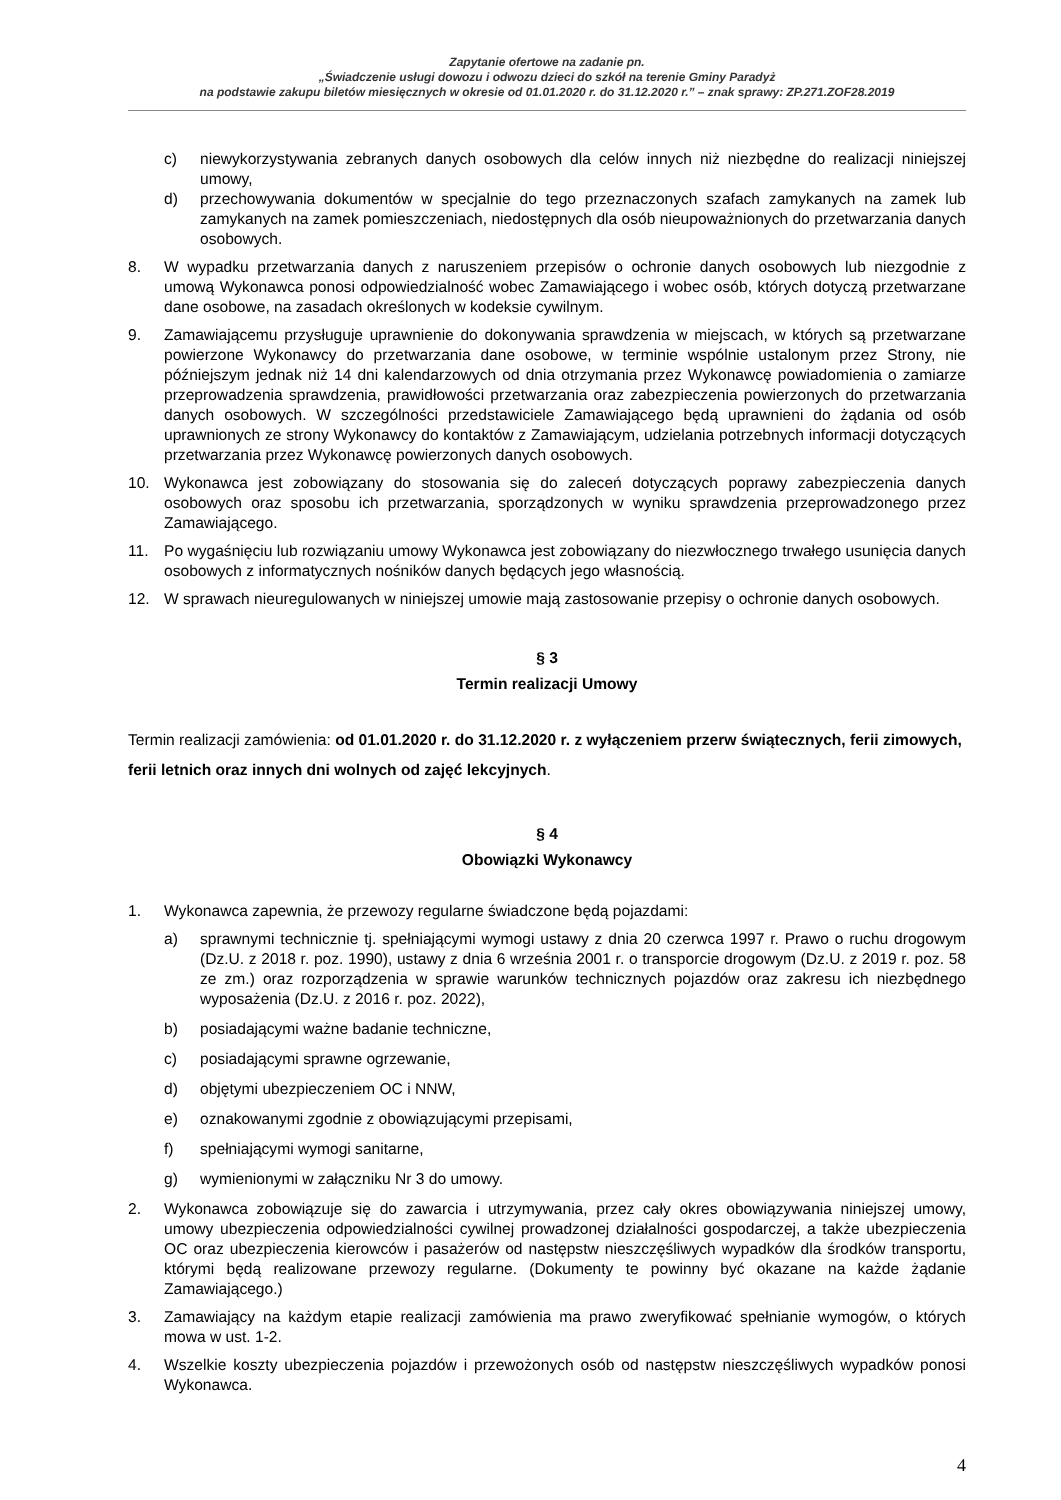Zapytanie ofertowe na zadanie pn.
„Świadczenie usługi dowozu i odwozu dzieci do szkół na terenie Gminy Paradyż
na podstawie zakupu biletów miesięcznych w okresie od 01.01.2020 r. do 31.12.2020 r.” – znak sprawy: ZP.271.ZOF28.2019
c) niewykorzystywania zebranych danych osobowych dla celów innych niż niezbędne do realizacji niniejszej umowy,
d) przechowywania dokumentów w specjalnie do tego przeznaczonych szafach zamykanych na zamek lub zamykanych na zamek pomieszczeniach, niedostępnych dla osób nieupoważnionych do przetwarzania danych osobowych.
8. W wypadku przetwarzania danych z naruszeniem przepisów o ochronie danych osobowych lub niezgodnie z umową Wykonawca ponosi odpowiedzialność wobec Zamawiającego i wobec osób, których dotyczą przetwarzane dane osobowe, na zasadach określonych w kodeksie cywilnym.
9. Zamawiającemu przysługuje uprawnienie do dokonywania sprawdzenia w miejscach, w których są przetwarzane powierzone Wykonawcy do przetwarzania dane osobowe, w terminie wspólnie ustalonym przez Strony, nie późniejszym jednak niż 14 dni kalendarzowych od dnia otrzymania przez Wykonawcę powiadomienia o zamiarze przeprowadzenia sprawdzenia, prawidłowości przetwarzania oraz zabezpieczenia powierzonych do przetwarzania danych osobowych. W szczególności przedstawiciele Zamawiającego będą uprawnieni do żądania od osób uprawnionych ze strony Wykonawcy do kontaktów z Zamawiającym, udzielania potrzebnych informacji dotyczących przetwarzania przez Wykonawcę powierzonych danych osobowych.
10. Wykonawca jest zobowiązany do stosowania się do zaleceń dotyczących poprawy zabezpieczenia danych osobowych oraz sposobu ich przetwarzania, sporządzonych w wyniku sprawdzenia przeprowadzonego przez Zamawiającego.
11. Po wygaśnięciu lub rozwiązaniu umowy Wykonawca jest zobowiązany do niezwłocznego trwałego usunięcia danych osobowych z informatycznych nośników danych będących jego własnością.
12. W sprawach nieuregulowanych w niniejszej umowie mają zastosowanie przepisy o ochronie danych osobowych.
§ 3
Termin realizacji Umowy
Termin realizacji zamówienia: od 01.01.2020 r. do 31.12.2020 r. z wyłączeniem przerw świątecznych, ferii zimowych, ferii letnich oraz innych dni wolnych od zajęć lekcyjnych.
§ 4
Obowiązki Wykonawcy
1. Wykonawca zapewnia, że przewozy regularne świadczone będą pojazdami:
a) sprawnymi technicznie tj. spełniającymi wymogi ustawy z dnia 20 czerwca 1997 r. Prawo o ruchu drogowym (Dz.U. z 2018 r. poz. 1990), ustawy z dnia 6 września 2001 r. o transporcie drogowym (Dz.U. z 2019 r. poz. 58 ze zm.) oraz rozporządzenia w sprawie warunków technicznych pojazdów oraz zakresu ich niezbędnego wyposażenia (Dz.U. z 2016 r. poz. 2022),
b) posiadającymi ważne badanie techniczne,
c) posiadającymi sprawne ogrzewanie,
d) objętymi ubezpieczeniem OC i NNW,
e) oznakowanymi zgodnie z obowiązującymi przepisami,
f) spełniającymi wymogi sanitarne,
g) wymienionymi w załączniku Nr 3 do umowy.
2. Wykonawca zobowiązuje się do zawarcia i utrzymywania, przez cały okres obowiązywania niniejszej umowy, umowy ubezpieczenia odpowiedzialności cywilnej prowadzonej działalności gospodarczej, a także ubezpieczenia OC oraz ubezpieczenia kierowców i pasażerów od następstw nieszczęśliwych wypadków dla środków transportu, którymi będą realizowane przewozy regularne. (Dokumenty te powinny być okazane na każde żądanie Zamawiającego.)
3. Zamawiający na każdym etapie realizacji zamówienia ma prawo zweryfikować spełnianie wymogów, o których mowa w ust. 1-2.
4. Wszelkie koszty ubezpieczenia pojazdów i przewożonych osób od następstw nieszczęśliwych wypadków ponosi Wykonawca.
4